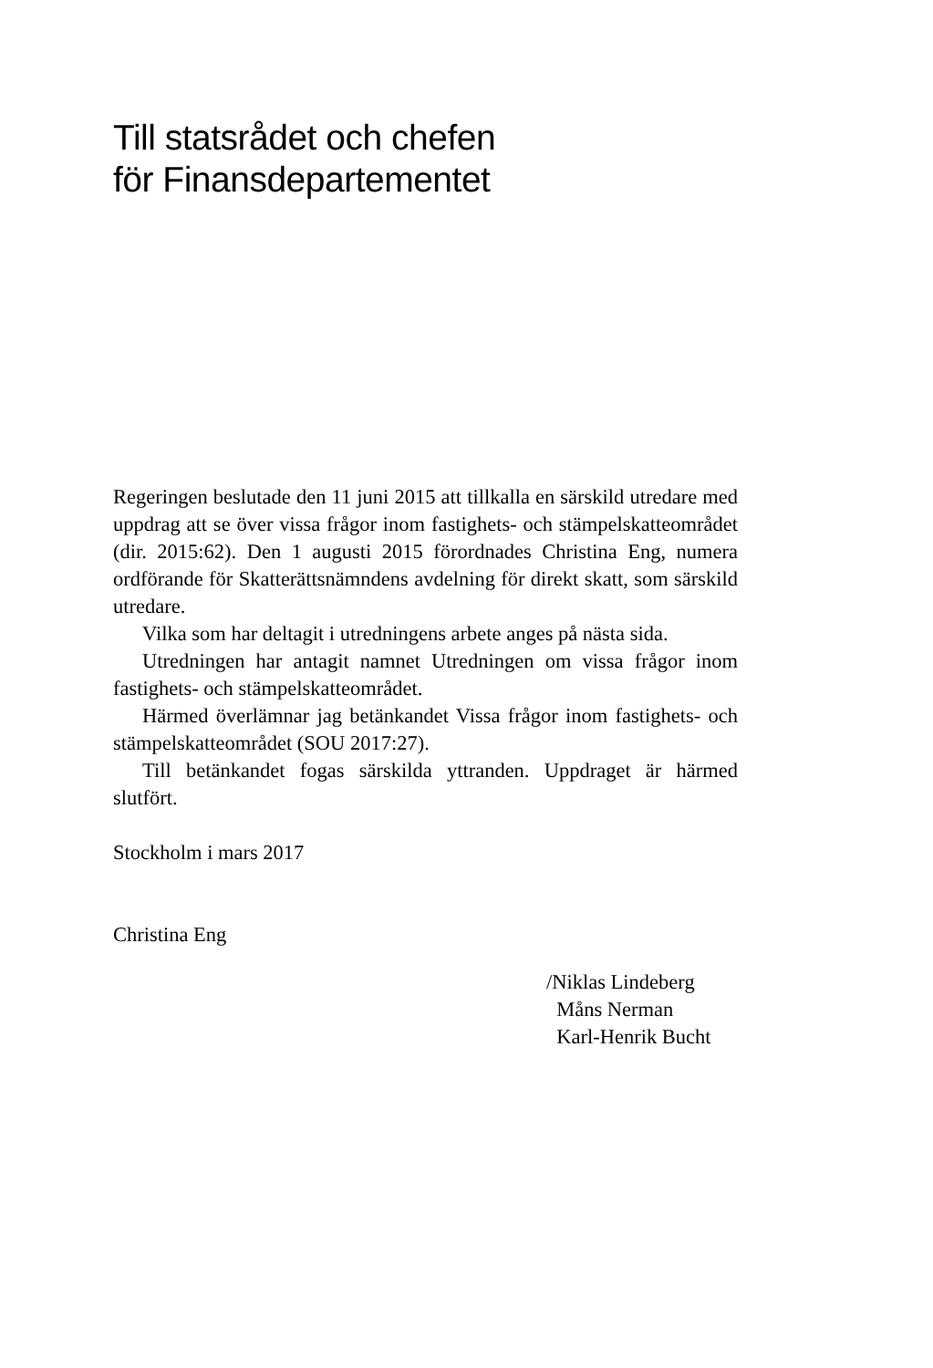Till statsrådet och chefen
för Finansdepartementet
Regeringen beslutade den 11 juni 2015 att tillkalla en särskild utredare med uppdrag att se över vissa frågor inom fastighets- och stämpelskatteområdet (dir. 2015:62). Den 1 augusti 2015 förordnades Christina Eng, numera ordförande för Skatterättsnämndens avdelning för direkt skatt, som särskild utredare.
Vilka som har deltagit i utredningens arbete anges på nästa sida.
Utredningen har antagit namnet Utredningen om vissa frågor inom fastighets- och stämpelskatteområdet.
Härmed överlämnar jag betänkandet Vissa frågor inom fastighets- och stämpelskatteområdet (SOU 2017:27).
Till betänkandet fogas särskilda yttranden. Uppdraget är härmed slutfört.
Stockholm i mars 2017
Christina Eng
/Niklas Lindeberg
Måns Nerman
Karl-Henrik Bucht